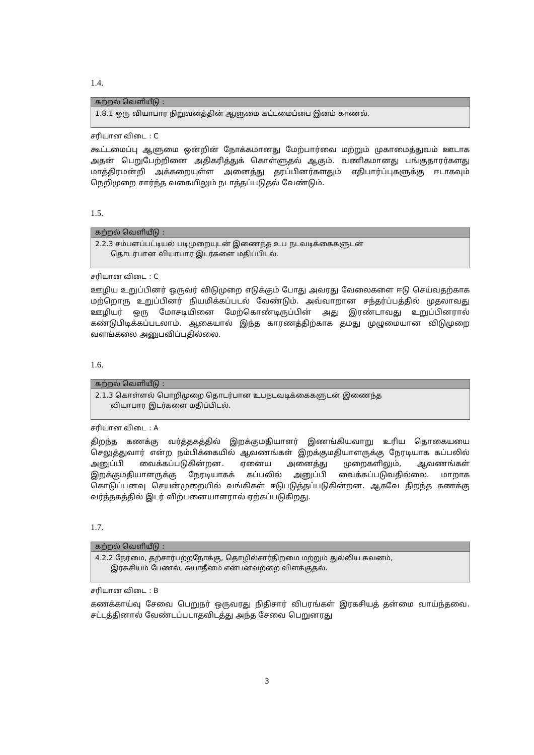1.4.
| கற்றல் வெளியீடு : |
| --- |
| 1.8.1 ஒரு வியாபார நிறுவனத்தின் ஆளுமை கட்டமைப்பை இனம் காணல். |
சரியான விடை : C
கூட்டமைப்பு ஆளுமை ஒன்றின் நோக்கமானது மேற்பார்வை மற்றும் முகாமைத்துவம் ஊடாக அதன் பெறுபேற்றினை அதிகரித்துக் கொள்ளுதல் ஆகும். வணிகமானது பங்குதாரர்களது மாத்திரமன்றி அக்கறையுள்ள அனைத்து தரப்பினர்களதும் எதிபார்ப்புகளுக்கு ஈடாகவும் நெறிமுறை சார்ந்த வகையிலும் நடாத்தப்படுதல் வேண்டும்.
1.5.
| கற்றல் வெளியீடு : |
| --- |
| 2.2.3 சம்பளப்பட்டியல் படிமுறையுடன் இணைந்த உப நடவடிக்கைகளுடன் தொடர்பான வியாபார இடர்களை மதிப்பிடல். |
சரியான விடை : C
ஊழிய உறுப்பினர் ஒருவர் விடுமுறை எடுக்கும் போது அவரது வேலைகளை ஈடு செய்வதற்காக மற்றொரு உறுப்பினர் நியமிக்கப்படல் வேண்டும். அவ்வாறான சந்தர்ப்பத்தில் முதலாவது ஊழியர் ஒரு மோசடியினை மேற்கொண்டிருப்பின் அது இரண்டாவது உறுப்பினரால் கண்டுபிடிக்கப்படலாம். ஆகையால் இந்த காரணத்திற்காக தமது முழுமையான விடுமுறை வளங்கலை அனுபவிப்பதில்லை.
1.6.
| கற்றல் வெளியீடு : |
| --- |
| 2.1.3 கொள்ளல் பொறிமுறை தொடர்பான உபநடவடிக்கைகளுடன் இணைந்த வியாபார இடர்களை மதிப்பிடல். |
சரியான விடை : A
திறந்த கணக்கு வர்த்தகத்தில் இறக்குமதியாளர் இணங்கியவாறு உரிய தொகையயை செலுத்துவார் என்ற நம்பிக்கையில் ஆவணங்கள் இறக்குமதியாளருக்கு நேரடியாக கப்பலில் அனுப்பி வைக்கப்படுகின்றன. ஏனைய அனைத்து முறைகளிலும், ஆவணங்கள் இறக்குமதியாளருக்கு நேரடியாகக் கப்பலில் அனுப்பி வைக்கப்படுவதில்லை. மாறாக கொடுப்பனவு செயன்முறையில் வங்கிகள் ஈடுபடுத்தப்படுகின்றன. ஆகவே திறந்த கணக்கு வர்த்தகத்தில் இடர் விற்பனையாளரால் ஏற்கப்படுகிறது.
1.7.
| கற்றல் வெளியீடு : |
| --- |
| 4.2.2 நேர்மை, தற்சார்பற்றநோக்கு, தொழில்சார்திறமை மற்றும் துல்லிய கவனம், இரகசியம் பேணல், சுயாதீனம் என்பனவற்றை விளக்குதல். |
சரியான விடை : B
கணக்காய்வு சேவை பெறுநர் ஒருவரது நிதிசார் விபரங்கள் இரகசியத் தன்மை வாய்ந்தவை. சட்டத்தினால் வேண்டப்படாதவிடத்து அந்த சேவை பெறுனரது
3